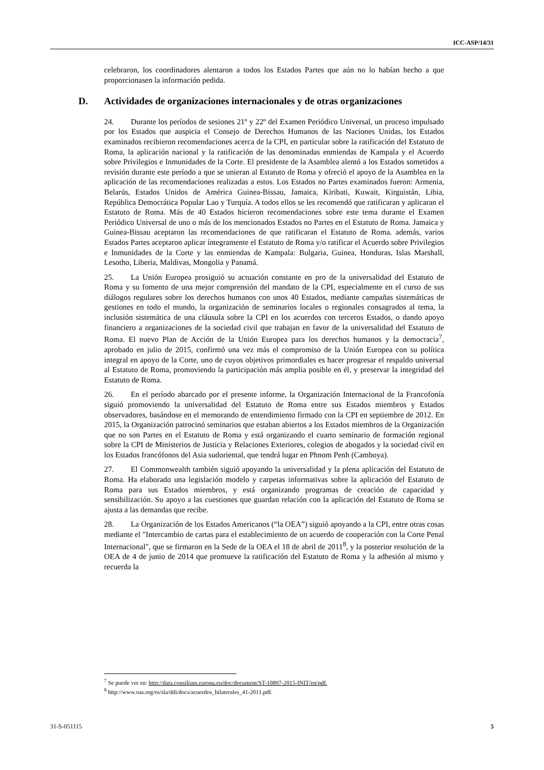ICC-ASP/14/31
celebraron, los coordinadores alentaron a todos los Estados Partes que aún no lo habían hecho a que proporcionasen la información pedida.
D. Actividades de organizaciones internacionales y de otras organizaciones
24. Durante los períodos de sesiones 21º y 22º del Examen Periódico Universal, un proceso impulsado por los Estados que auspicia el Consejo de Derechos Humanos de las Naciones Unidas, los Estados examinados recibieron recomendaciones acerca de la CPI, en particular sobre la ratificación del Estatuto de Roma, la aplicación nacional y la ratificación de las denominadas enmiendas de Kampala y el Acuerdo sobre Privilegios e Inmunidades de la Corte. El presidente de la Asamblea alentó a los Estados sometidos a revisión durante este período a que se unieran al Estatuto de Roma y ofreció el apoyo de la Asamblea en la aplicación de las recomendaciones realizadas a estos. Los Estados no Partes examinados fueron: Armenia, Belarús, Estados Unidos de América Guinea-Bissau, Jamaica, Kiribati, Kuwait, Kirguistán, Libia, República Democrática Popular Lao y Turquía. A todos ellos se les recomendó que ratificaran y aplicaran el Estatuto de Roma. Más de 40 Estados hicieron recomendaciones sobre este tema durante el Examen Periódico Universal de uno o más de los mencionados Estados no Partes en el Estatuto de Roma. Jamaica y Guinea-Bissau aceptaron las recomendaciones de que ratificaran el Estatuto de Roma. además, varios Estados Partes aceptaron aplicar íntegramente el Estatuto de Roma y/o ratificar el Acuerdo sobre Privilegios e Inmunidades de la Corte y las enmiendas de Kampala: Bulgaria, Guinea, Honduras, Islas Marshall, Lesotho, Liberia, Maldivas, Mongolia y Panamá.
25. La Unión Europea prosiguió su actuación constante en pro de la universalidad del Estatuto de Roma y su fomento de una mejor comprensión del mandato de la CPI, especialmente en el curso de sus diálogos regulares sobre los derechos humanos con unos 40 Estados, mediante campañas sistemáticas de gestiones en todo el mundo, la organización de seminarios locales o regionales consagrados al tema, la inclusión sistemática de una cláusula sobre la CPI en los acuerdos con terceros Estados, o dando apoyo financiero a organizaciones de la sociedad civil que trabajan en favor de la universalidad del Estatuto de Roma. El nuevo Plan de Acción de la Unión Europea para los derechos humanos y la democracia<sup>7</sup>, aprobado en julio de 2015, confirmó una vez más el compromiso de la Unión Europea con su política integral en apoyo de la Corte, uno de cuyos objetivos primordiales es hacer progresar el respaldo universal al Estatuto de Roma, promoviendo la participación más amplia posible en él, y preservar la integridad del Estatuto de Roma.
26. En el período abarcado por el presente informe, la Organización Internacional de la Francofonía siguió promoviendo la universalidad del Estatuto de Roma entre sus Estados miembros y Estados observadores, basándose en el memorando de entendimiento firmado con la CPI en septiembre de 2012. En 2015, la Organización patrocinó seminarios que estaban abiertos a los Estados miembros de la Organización que no son Partes en el Estatuto de Roma y está organizando el cuarto seminario de formación regional sobre la CPI de Ministerios de Justicia y Relaciones Exteriores, colegios de abogados y la sociedad civil en los Estados francófonos del Asia sudoriental, que tendrá lugar en Phnom Penh (Camboya).
27. El Commonwealth también siguió apoyando la universalidad y la plena aplicación del Estatuto de Roma. Ha elaborado una legislación modelo y carpetas informativas sobre la aplicación del Estatuto de Roma para sus Estados miembros, y está organizando programas de creación de capacidad y sensibilización. Su apoyo a las cuestiones que guardan relación con la aplicación del Estatuto de Roma se ajusta a las demandas que recibe.
28. La Organización de los Estados Americanos (“la OEA”) siguió apoyando a la CPI, entre otras cosas mediante el "Intercambio de cartas para el establecimiento de un acuerdo de cooperación con la Corte Penal Internacional", que se firmaron en la Sede de la OEA el 18 de abril de 2011<sup>8</sup>, y la posterior resolución de la OEA de 4 de junio de 2014 que promueve la ratificación del Estatuto de Roma y la adhesión al mismo y recuerda la
<sup>7</sup> Se puede ver en: http://data.consilium.europa.eu/doc/document/ST-10897-2015-INIT/en/pdf.
<sup>8</sup> http://www.oas.org/es/sla/ddi/docs/acuerdos_bilaterales_41-2011.pdf.
31-S-051115 5